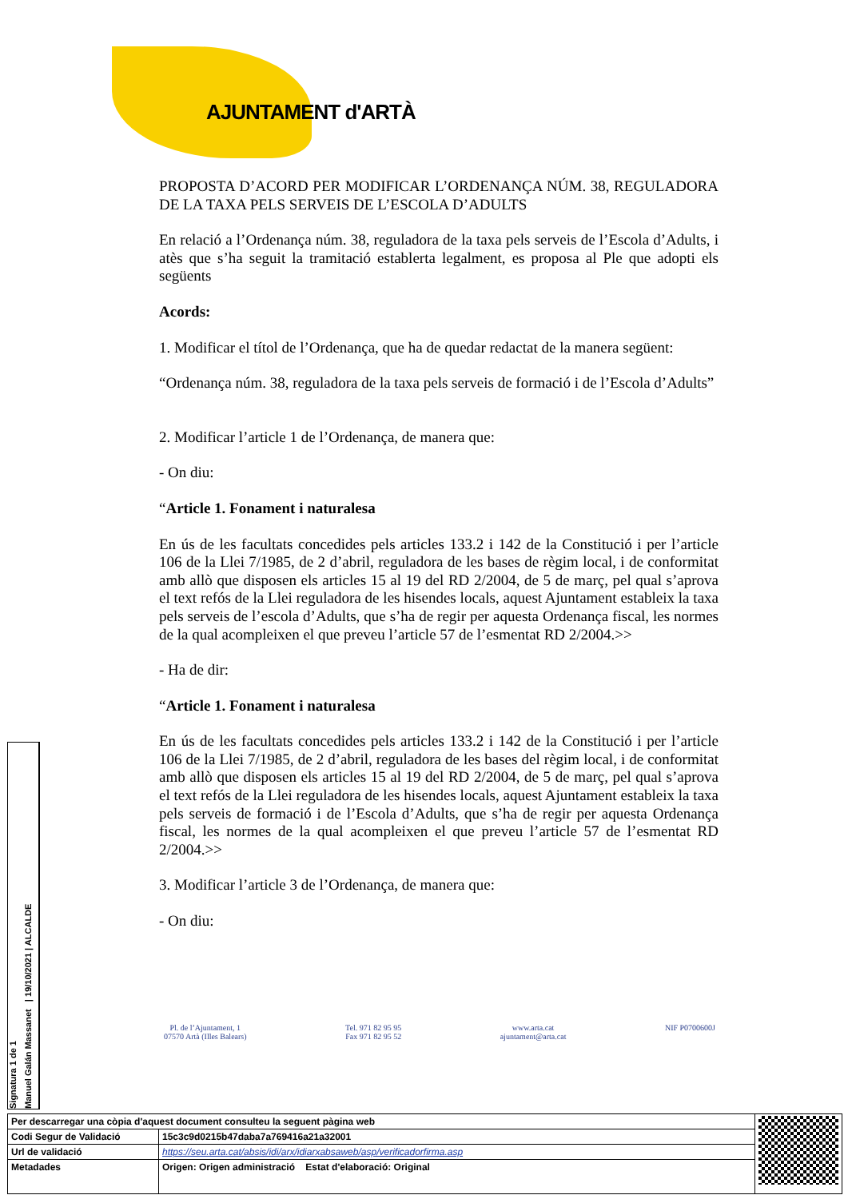AJUNTAMENT d'ARTÀ
PROPOSTA D’ACORD PER MODIFICAR L’ORDENANÇA NÚM. 38, REGULADORA DE LA TAXA PELS SERVEIS DE L’ESCOLA D’ADULTS
En relació a l’Ordenança núm. 38, reguladora de la taxa pels serveis de l’Escola d’Adults, i atès que s’ha seguit la tramitació establerta legalment, es proposa al Ple que adopti els següents
Acords:
1. Modificar el títol de l’Ordenança, que ha de quedar redactat de la manera següent:
“Ordenança núm. 38, reguladora de la taxa pels serveis de formació i de l’Escola d’Adults”
2. Modificar l’article 1 de l’Ordenança, de manera que:
- On diu:
“Article 1. Fonament i naturalesa
En ús de les facultats concedides pels articles 133.2 i 142 de la Constitució i per l’article 106 de la Llei 7/1985, de 2 d’abril, reguladora de les bases de règim local, i de conformitat amb allò que disposen els articles 15 al 19 del RD 2/2004, de 5 de març, pel qual s’aprova el text refós de la Llei reguladora de les hisendes locals, aquest Ajuntament estableix la taxa pels serveis de l’escola d’Adults, que s’ha de regir per aquesta Ordenança fiscal, les normes de la qual acompleixen el que preveu l’article 57 de l’esmentat RD 2/2004.>>
- Ha de dir:
“Article 1. Fonament i naturalesa
En ús de les facultats concedides pels articles 133.2 i 142 de la Constitució i per l’article 106 de la Llei 7/1985, de 2 d’abril, reguladora de les bases del règim local, i de conformitat amb allò que disposen els articles 15 al 19 del RD 2/2004, de 5 de març, pel qual s’aprova el text refós de la Llei reguladora de les hisendes locals, aquest Ajuntament estableix la taxa pels serveis de formació i de l’Escola d’Adults, que s’ha de regir per aquesta Ordenança fiscal, les normes de la qual acompleixen el que preveu l’article 57 de l’esmentat RD 2/2004.>>
3. Modificar l’article 3 de l’Ordenança, de manera que:
- On diu:
Pl. de l’Ajuntament, 1
07570 Artà (Illes Balears)
Tel. 971 82 95 95
Fax 971 82 95 52
www.arta.cat
ajuntament@arta.cat
NIF P0700600J
Signatura 1 de 1
Manuel Galán Massanet | 19/10/2021 | ALCALDE
| Per descarregar una còpia d'aquest document consulteu la seguent pàgina web | | |
| Codi Segur de Validació | 15c3c9d0215b47daba7a769416a21a32001 | |
| Url de validació | https://seu.arta.cat/absis/idi/arx/idiarxabsaweb/asp/verificadorfirma.asp | |
| Metadades | Origen: Origen administració Estat d'elaboració: Original | |